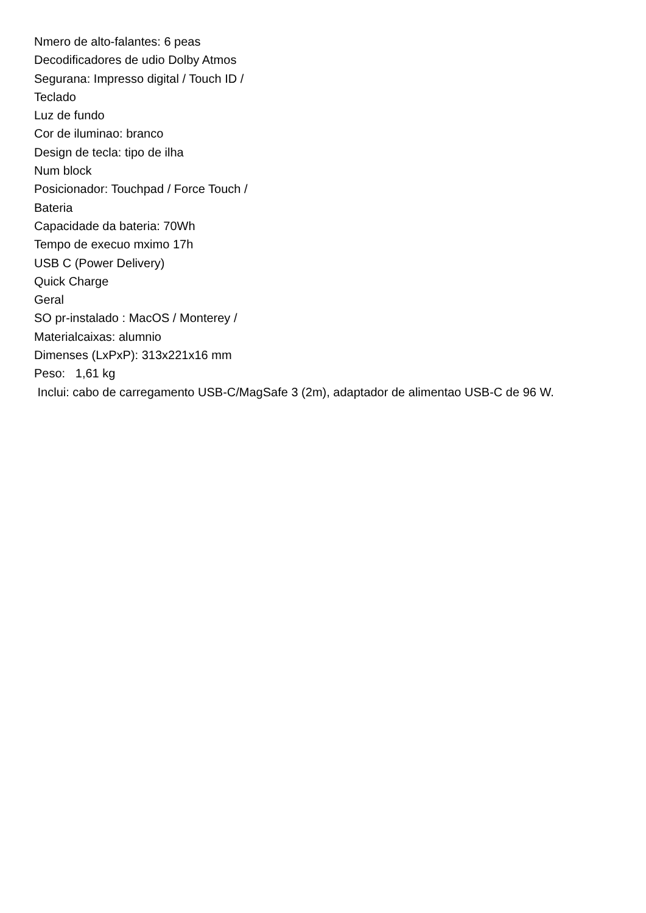Nmero de alto-falantes: 6 peas
Decodificadores de udio Dolby Atmos
Segurana: Impresso digital / Touch ID /
Teclado
Luz de fundo
Cor de iluminao: branco
Design de tecla: tipo de ilha
Num block
Posicionador: Touchpad / Force Touch /
Bateria
Capacidade da bateria: 70Wh
Tempo de execuo mximo 17h
USB C (Power Delivery)
Quick Charge
Geral
SO pr-instalado : MacOS / Monterey /
Materialcaixas: alumnio
Dimenses (LxPxP): 313x221x16 mm
Peso: 1,61 kg
Inclui: cabo de carregamento USB-C/MagSafe 3 (2m), adaptador de alimentao USB-C de 96 W.